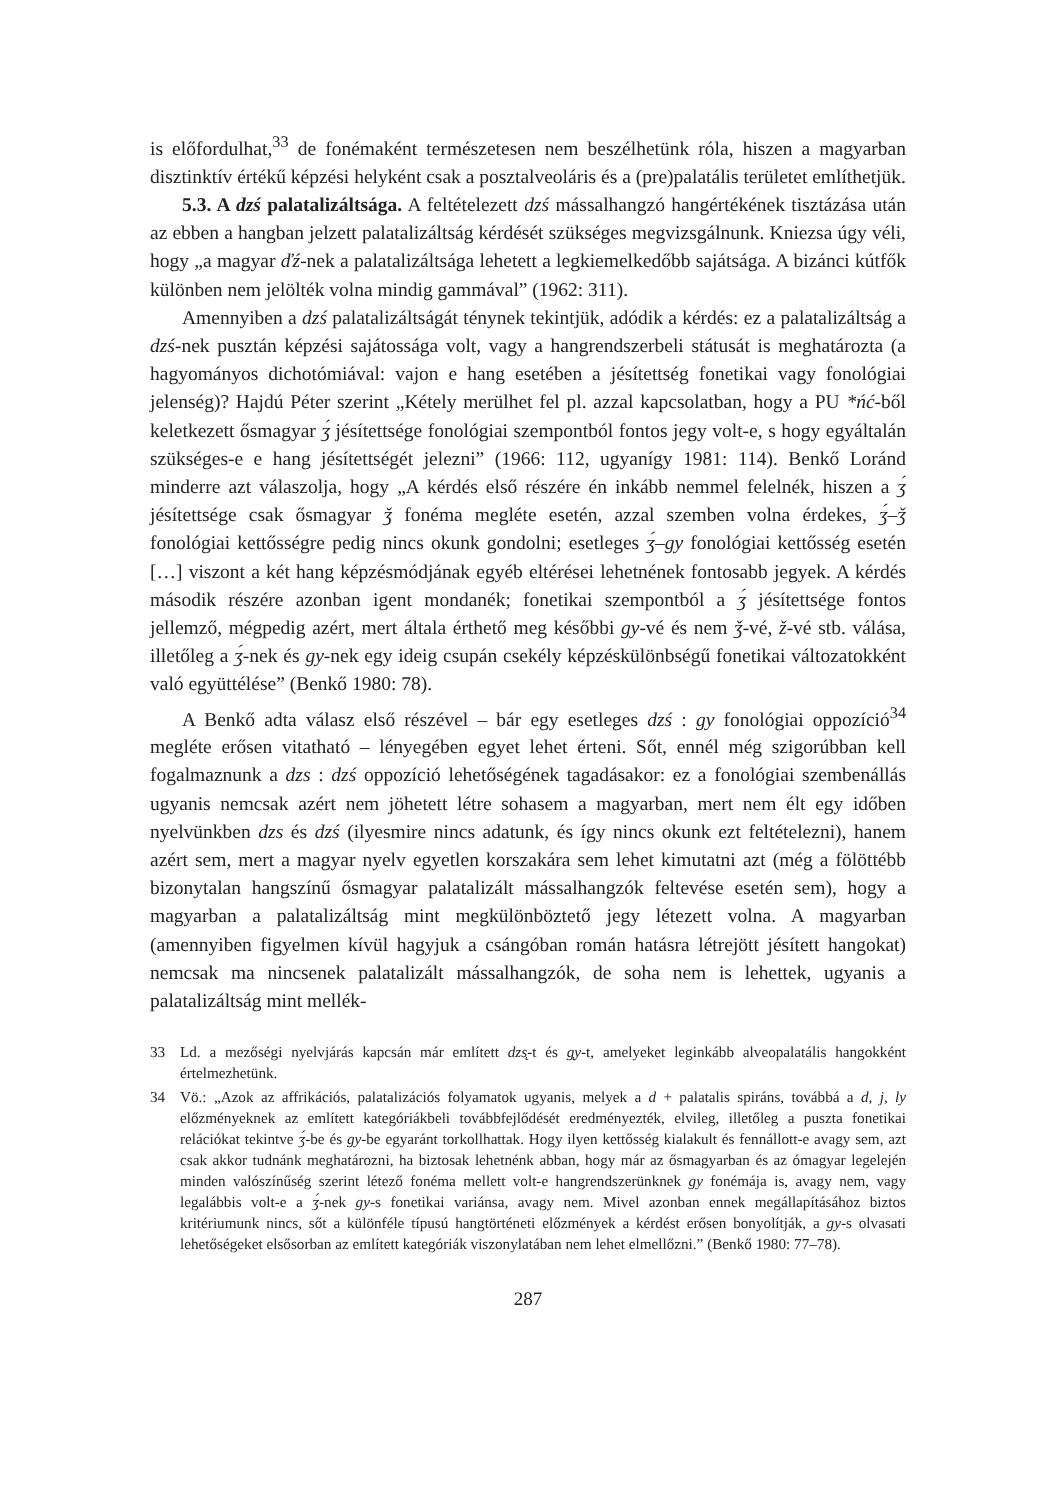is előfordulhat,<sup>33</sup> de fonémaként természetesen nem beszélhetünk róla, hiszen a magyarban disztinktív értékű képzési helyként csak a posztalveoláris és a (pre)palatális területet említhetjük.
5.3. A dzś palatalizáltsága. A feltételezett dzś mássalhangzó hangértékének tisztázása után az ebben a hangban jelzett palatalizáltság kérdését szükséges megvizsgálnunk. Kniezsa úgy véli, hogy „a magyar ďź-nek a palatalizáltsága lehetett a legkiemelkedőbb sajátsága. A bizánci kútfők különben nem jelölték volna mindig gammával” (1962: 311).
Amennyiben a dzś palatalizáltságát ténynek tekintjük, adódik a kérdés: ez a palatalizáltság a dzś-nek pusztán képzési sajátossága volt, vagy a hangrendszerbeli státusát is meghatározta (a hagyományos dichotómiával: vajon e hang esetében a jésítettség fonetikai vagy fonológiai jelenség)? Hajdú Péter szerint „Kétely merülhet fel pl. azzal kapcsolatban, hogy a PU *ńć-ből keletkezett ősmagyar ʒ́ jésítettsége fonológiai szempontból fontos jegy volt-e, s hogy egyáltalán szükséges-e e hang jésítettségét jelezni” (1966: 112, ugyanígy 1981: 114). Benkő Loránd minderre azt válaszolja, hogy „A kérdés első részére én inkább nemmel felelnék, hiszen a ʒ́ jésítettsége csak ősmagyar ǯ fonéma megléte esetén, azzal szemben volna érdekes, ʒ́–ǯ fonológiai kettősségre pedig nincs okunk gondolni; esetleges ʒ́–gy fonológiai kettősség esetén […] viszont a két hang képzésmódjának egyéb eltérései lehetnének fontosabb jegyek. A kérdés második részére azonban igent mondanék; fonetikai szempontból a ʒ́ jésítettsége fontos jellemző, mégpedig azért, mert általa érthető meg későbbi gy-vé és nem ǯ-vé, ž-vé stb. válása, illetőleg a ʒ́-nek és gy-nek egy ideig csupán csekély képzéskülönbségű fonetikai változatokként való együttélése” (Benkő 1980: 78).
A Benkő adta válasz első részével – bár egy esetleges dzś : gy fonológiai oppozíció<sup>34</sup> megléte erősen vitatható – lényegében egyet lehet érteni. Sőt, ennél még szigorúbban kell fogalmaznunk a dzs : dzś oppozíció lehetőségének tagadásakor: ez a fonológiai szembenállás ugyanis nemcsak azért nem jöhetett létre sohasem a magyarban, mert nem élt egy időben nyelvünkben dzs és dzś (ilyesmire nincs adatunk, és így nincs okunk ezt feltételezni), hanem azért sem, mert a magyar nyelv egyetlen korszakára sem lehet kimutatni azt (még a fölöttébb bizonytalan hangszínű ősmagyar palatalizált mássalhangzók feltevése esetén sem), hogy a magyarban a palatalizáltság mint megkülönböztető jegy létezett volna. A magyarban (amennyiben figyelmen kívül hagyjuk a csángóban román hatásra létrejött jésített hangokat) nemcsak ma nincsenek palatalizált mássalhangzók, de soha nem is lehettek, ugyanis a palatalizáltság mint mellék-
33 Ld. a mezőségi nyelvjárás kapcsán már említett dzs̨-t és g̨y-t, amelyeket leginkább alveopalatális hangokként értelmezhetünk.
34 Vö.: „Azok az affrikációs, palatalizációs folyamatok ugyanis, melyek a d + palatalis spiráns, továbbá a d, j, ly előzményeknek az említett kategóriákbeli továbbfejlődését eredményezték, elvileg, illetőleg a puszta fonetikai relációkat tekintve ʒ́-be és gy-be egyaránt torkollhattak. Hogy ilyen kettősség kialakult és fennállott-e avagy sem, azt csak akkor tudnánk meghatározni, ha biztosak lehetnénk abban, hogy már az ősmagyarban és az ómagyar legelején minden valószínűség szerint létező fonéma mellett volt-e hangrendszerünknek gy fonémája is, avagy nem, vagy legalábbis volt-e a ʒ́-nek gy-s fonetikai variánsa, avagy nem. Mivel azonban ennek megállapításához biztos kritériumunk nincs, sőt a különféle típusú hangtörténeti előzmények a kérdést erősen bonyolítják, a gy-s olvasati lehetőségeket elsősorban az említett kategóriák viszonylatában nem lehet elmellőzni.” (Benkő 1980: 77–78).
287